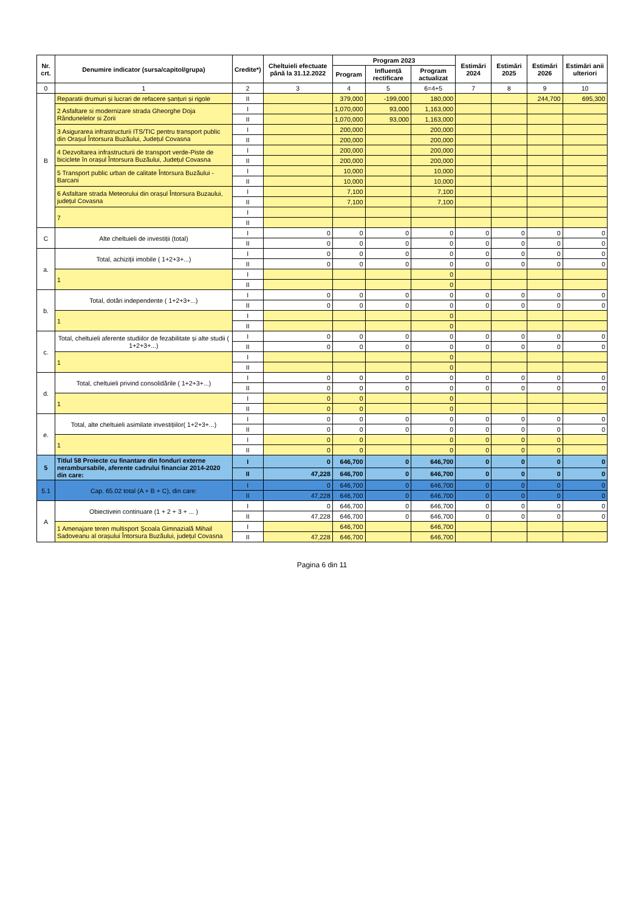| Nr. crt. | Denumire indicator (sursa/capitol/grupa) | Credite*) | Cheltuieli efectuate până la 31.12.2022 | Program 2023 | | | Estimări 2024 | Estimări 2025 | Estimări 2026 | Estimări anii ulteriori |
| --- | --- | --- | --- | --- | --- | --- | --- | --- | --- | --- |
| | | | | Program | Influență rectificare | Program actualizat | | | | |
| 0 | 1 | 2 | 3 | 4 | 5 | 6=4+5 | 7 | 8 | 9 | 10 |
| B | Reparatii drumuri și lucrari de refacere șanțuri și rigole | II | | 379,000 | -199,000 | 180,000 | | | 244,700 | 695,300 |
| | 2 Asfaltare si modernizare strada Gheorghe Doja Rândunelelor si Zorii | I | | 1,070,000 | 93,000 | 1,163,000 | | | | |
| | | II | | 1,070,000 | 93,000 | 1,163,000 | | | | |
| | 3 Asigurarea infrastructurii ITS/TIC pentru transport public din Orașul Întorsura Buzăului, Județul Covasna | I | | 200,000 | | 200,000 | | | | |
| | | II | | 200,000 | | 200,000 | | | | |
| | 4 Dezvoltarea infrastructurii de transport verde-Piste de biciclete în orașul Întorsura Buzăului, Județul Covasna | I | | 200,000 | | 200,000 | | | | |
| | | II | | 200,000 | | 200,000 | | | | |
| | 5 Transport public urban de calitate Întorsura Buzăului -Barcani | I | | 10,000 | | 10,000 | | | | |
| | | II | | 10,000 | | 10,000 | | | | |
| | 6 Asfaltare strada Meteorului din orașul Întorsura Buzaului, județul Covasna | I | | 7,100 | | 7,100 | | | | |
| | | II | | 7,100 | | 7,100 | | | | |
| | 7 | I | | | | | | | | |
| | | II | | | | | | | | |
| C | Alte cheltuieli de investiții (total) | I | 0 | 0 | 0 | 0 | 0 | 0 | 0 | 0 |
| | | II | 0 | 0 | 0 | 0 | 0 | 0 | 0 | 0 |
| a. | Total, achiziții imobile ( 1+2+3+...) | I | 0 | 0 | 0 | 0 | 0 | 0 | 0 | 0 |
| | | II | 0 | 0 | 0 | 0 | 0 | 0 | 0 | 0 |
| | 1 | I | | | | 0 | | | | |
| | | II | | | | 0 | | | | |
| b. | Total, dotări independente ( 1+2+3+...) | I | 0 | 0 | 0 | 0 | 0 | 0 | 0 | 0 |
| | | II | 0 | 0 | 0 | 0 | 0 | 0 | 0 | 0 |
| | 1 | I | | | | 0 | | | | |
| | | II | | | | 0 | | | | |
| c. | Total, cheltuieli aferente studiilor de fezabilitate și alte studii ( 1+2+3+...) | I | 0 | 0 | 0 | 0 | 0 | 0 | 0 | 0 |
| | | II | 0 | 0 | 0 | 0 | 0 | 0 | 0 | 0 |
| | 1 | I | | | | 0 | | | | |
| | | II | | | | 0 | | | | |
| d. | Total, cheltuieli privind consolidările ( 1+2+3+...) | I | 0 | 0 | 0 | 0 | 0 | 0 | 0 | 0 |
| | | II | 0 | 0 | 0 | 0 | 0 | 0 | 0 | 0 |
| | 1 | I | 0 | 0 | | 0 | | | | |
| | | II | 0 | 0 | | 0 | | | | |
| e. | Total, alte cheltuieli asimilate investițiilor( 1+2+3+...) | I | 0 | 0 | 0 | 0 | 0 | 0 | 0 | 0 |
| | | II | 0 | 0 | 0 | 0 | 0 | 0 | 0 | 0 |
| | 1 | I | 0 | 0 | | 0 | 0 | 0 | 0 | |
| | | II | 0 | 0 | | 0 | 0 | 0 | 0 | |
| 5 | Titlul 58 Proiecte cu finantare din fonduri externe nerambursabile, aferente cadrului financiar 2014-2020 din care: | I | 0 | 646,700 | 0 | 646,700 | 0 | 0 | 0 | 0 |
| | | II | 47,228 | 646,700 | 0 | 646,700 | 0 | 0 | 0 | 0 |
| 5.1 | Cap. 65.02 total (A + B + C), din care: | I | 0 | 646,700 | 0 | 646,700 | 0 | 0 | 0 | 0 |
| | | II | 47,228 | 646,700 | 0 | 646,700 | 0 | 0 | 0 | 0 |
| A | Obiectivein continuare (1 + 2 + 3 + ... ) | I | 0 | 646,700 | 0 | 646,700 | 0 | 0 | 0 | 0 |
| | | II | 47,228 | 646,700 | 0 | 646,700 | 0 | 0 | 0 | 0 |
| | 1 Amenajare teren multisport Școala Gimnazială Mihail Sadoveanu al orașului Întorsura Buzăului, județul Covasna | I | | 646,700 | | 646,700 | | | | |
| | | II | 47,228 | 646,700 | | 646,700 | | | | |
Pagina 6 din 11